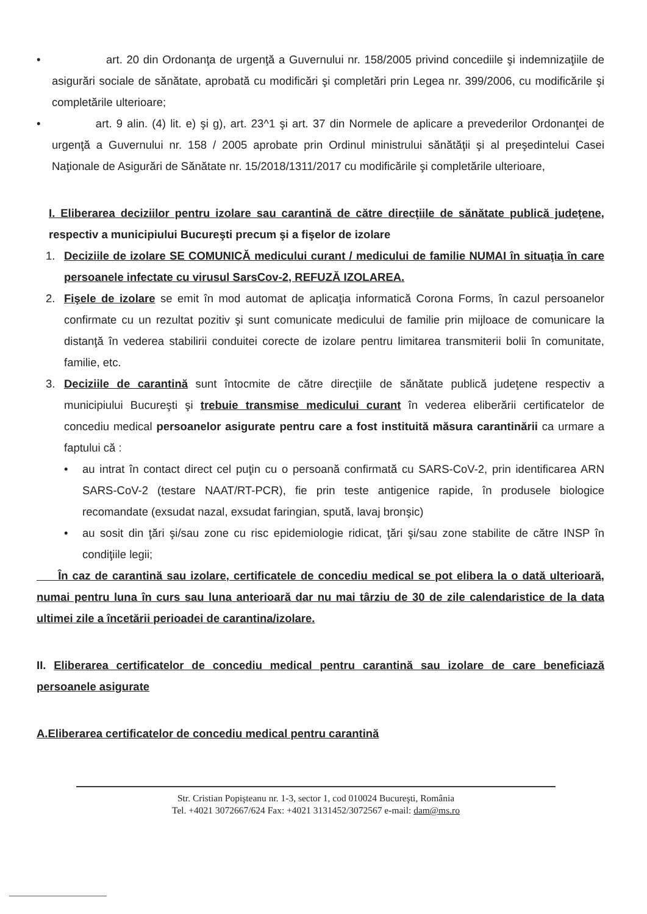• art. 20 din Ordonanţa de urgenţă a Guvernului nr. 158/2005 privind concediile şi indemnizaţiile de asigurări sociale de sănătate, aprobată cu modificări şi completări prin Legea nr. 399/2006, cu modificările şi completările ulterioare;
• art. 9 alin. (4) lit. e) şi g), art. 23^1 şi art. 37 din Normele de aplicare a prevederilor Ordonanţei de urgenţă a Guvernului nr. 158 / 2005 aprobate prin Ordinul ministrului sănătăţii şi al preşedintelui Casei Naţionale de Asigurări de Sănătate nr. 15/2018/1311/2017 cu modificările şi completările ulterioare,
I. Eliberarea deciziilor pentru izolare sau carantină de către direcţiile de sănătate publică judeţene, respectiv a municipiului Bucureşti precum şi a fişelor de izolare
1. Deciziile de izolare SE COMUNICĂ medicului curant / medicului de familie NUMAI în situaţia în care persoanele infectate cu virusul SarsCov-2, REFUZĂ IZOLAREA.
2. Fişele de izolare se emit în mod automat de aplicaţia informatică Corona Forms, în cazul persoanelor confirmate cu un rezultat pozitiv şi sunt comunicate medicului de familie prin mijloace de comunicare la distanţă în vederea stabilirii conduitei corecte de izolare pentru limitarea transmiterii bolii în comunitate, familie, etc.
3. Deciziile de carantină sunt întocmite de către direcţiile de sănătate publică judeţene respectiv a municipiului Bucureşti şi trebuie transmise medicului curant în vederea eliberării certificatelor de concediu medical persoanelor asigurate pentru care a fost instituită măsura carantinării ca urmare a faptului că :
• au intrat în contact direct cel puţin cu o persoană confirmată cu SARS-CoV-2, prin identificarea ARN SARS-CoV-2 (testare NAAT/RT-PCR), fie prin teste antigenice rapide, în produsele biologice recomandate (exsudat nazal, exsudat faringian, spută, lavaj bronşic)
• au sosit din ţări şi/sau zone cu risc epidemiologie ridicat, ţări şi/sau zone stabilite de către INSP în condiţiile legii;
În caz de carantină sau izolare, certificatele de concediu medical se pot elibera la o dată ulterioară, numai pentru luna în curs sau luna anterioară dar nu mai târziu de 30 de zile calendaristice de la data ultimei zile a încetării perioadei de carantina/izolare.
II. Eliberarea certificatelor de concediu medical pentru carantină sau izolare de care beneficiază persoanele asigurate
A.Eliberarea certificatelor de concediu medical pentru carantină
Str. Cristian Popişteanu nr. 1-3, sector 1, cod 010024 Bucureşti, România
Tel. +4021 3072667/624 Fax: +4021 3131452/3072567 e-mail: dam@ms.ro